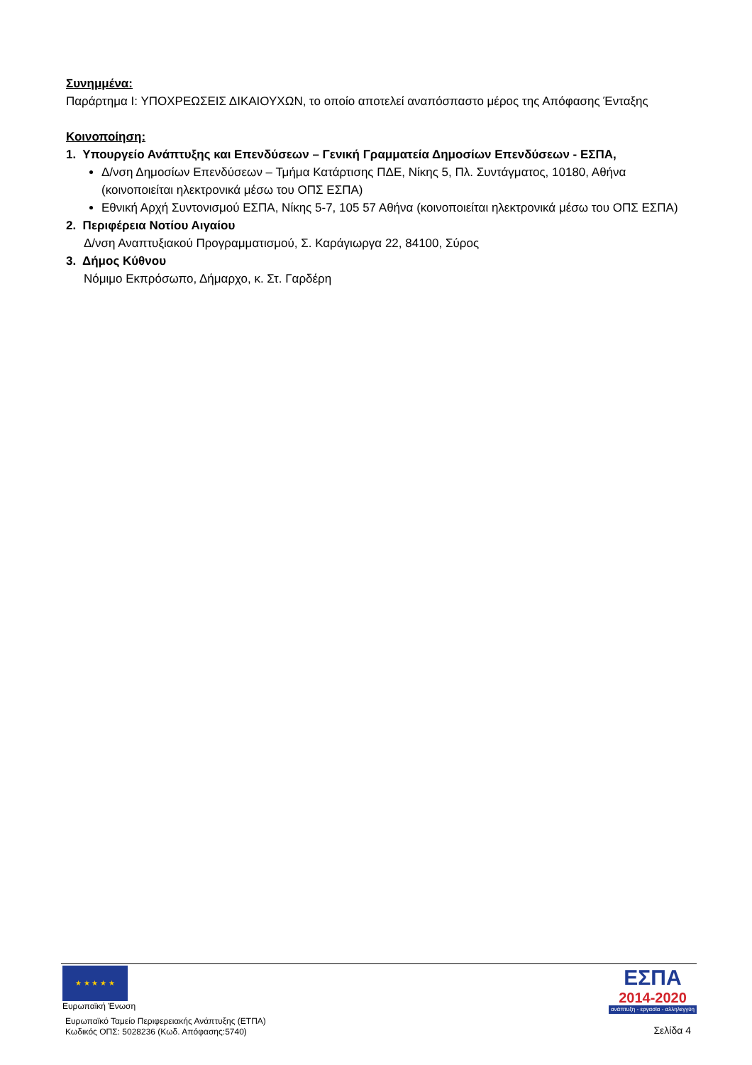Συνημμένα:
Παράρτημα Ι: ΥΠΟΧΡΕΩΣΕΙΣ ΔΙΚΑΙΟΥΧΩΝ, το οποίο αποτελεί αναπόσπαστο μέρος της Απόφασης Ένταξης
Κοινοποίηση:
1. Υπουργείο Ανάπτυξης και Επενδύσεων – Γενική Γραμματεία Δημοσίων Επενδύσεων - ΕΣΠΑ,
Δ/νση Δημοσίων Επενδύσεων – Τμήμα Κατάρτισης ΠΔΕ, Νίκης 5, Πλ. Συντάγματος, 10180, Αθήνα (κοινοποιείται ηλεκτρονικά μέσω του ΟΠΣ ΕΣΠΑ)
Εθνική Αρχή Συντονισμού ΕΣΠΑ, Νίκης 5-7, 105 57 Αθήνα (κοινοποιείται ηλεκτρονικά μέσω του ΟΠΣ ΕΣΠΑ)
2. Περιφέρεια Νοτίου Αιγαίου
Δ/νση Αναπτυξιακού Προγραμματισμού, Σ. Καράγιωργα 22, 84100, Σύρος
3. Δήμος Κύθνου
Νόμιμο Εκπρόσωπο, Δήμαρχο, κ. Στ. Γαρδέρη
★ ★ ★ ★ ★
Ευρωπαϊκή Ένωση
Ευρωπαϊκό Ταμείο Περιφερειακής Ανάπτυξης (ΕΤΠΑ)
Κωδικός ΟΠΣ: 5028236 (Κωδ. Απόφασης:5740)
ΕΣΠΑ
2014-2020
ανάπτυξη - εργασία - αλληλεγγύη
Σελίδα 4